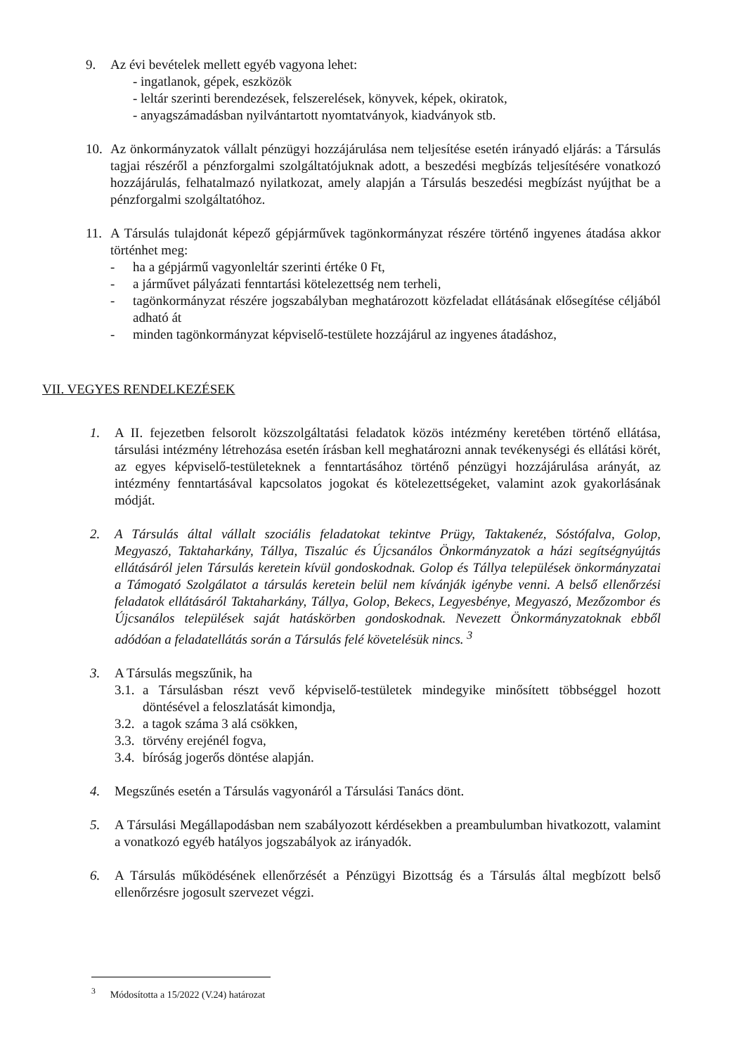9. Az évi bevételek mellett egyéb vagyona lehet:
- ingatlanok, gépek, eszközök
- leltár szerinti berendezések, felszerelések, könyvek, képek, okiratok,
- anyagszámadásban nyilvántartott nyomtatványok, kiadványok stb.
10. Az önkormányzatok vállalt pénzügyi hozzájárulása nem teljesítése esetén irányadó eljárás: a Társulás tagjai részéről a pénzforgalmi szolgáltatójuknak adott, a beszedési megbízás teljesítésére vonatkozó hozzájárulás, felhatalmazó nyilatkozat, amely alapján a Társulás beszedési megbízást nyújthat be a pénzforgalmi szolgáltatóhoz.
11. A Társulás tulajdonát képező gépjárművek tagönkormányzat részére történő ingyenes átadása akkor történhet meg:
- ha a gépjármű vagyonleltár szerinti értéke 0 Ft,
- a járművet pályázati fenntartási kötelezettség nem terheli,
- tagönkormányzat részére jogszabályban meghatározott közfeladat ellátásának elősegítése céljából adható át
- minden tagönkormányzat képviselő-testülete hozzájárul az ingyenes átadáshoz,
VII. VEGYES RENDELKEZÉSEK
1. A II. fejezetben felsorolt közszolgáltatási feladatok közös intézmény keretében történő ellátása, társulási intézmény létrehozása esetén írásban kell meghatározni annak tevékenységi és ellátási körét, az egyes képviselő-testületeknek a fenntartásához történő pénzügyi hozzájárulása arányát, az intézmény fenntartásával kapcsolatos jogokat és kötelezettségeket, valamint azok gyakorlásának módját.
2. A Társulás által vállalt szociális feladatokat tekintve Prügy, Taktakenéz, Sóstófalva, Golop, Megyaszó, Taktaharkány, Tállya, Tiszalúc és Újcsanálos Önkormányzatok a házi segítségnyújtás ellátásáról jelen Társulás keretein kívül gondoskodnak. Golop és Tállya települések önkormányzatai a Támogató Szolgálatot a társulás keretein belül nem kívánják igénybe venni. A belső ellenőrzési feladatok ellátásáról Taktaharkány, Tállya, Golop, Bekecs, Legyesbénye, Megyaszó, Mezőzombor és Újcsanálos települések saját hatáskörben gondoskodnak. Nevezett Önkormányzatoknak ebből adódóan a feladatellátás során a Társulás felé követelésük nincs. <sup>3</sup>
3. A Társulás megszűnik, ha
3.1. a Társulásban részt vevő képviselő-testületek mindegyike minősített többséggel hozott döntésével a feloszlatását kimondja,
3.2. a tagok száma 3 alá csökken,
3.3. törvény erejénél fogva,
3.4. bíróság jogerős döntése alapján.
4. Megszűnés esetén a Társulás vagyonáról a Társulási Tanács dönt.
5. A Társulási Megállapodásban nem szabályozott kérdésekben a preambulumban hivatkozott, valamint a vonatkozó egyéb hatályos jogszabályok az irányadók.
6. A Társulás működésének ellenőrzését a Pénzügyi Bizottság és a Társulás által megbízott belső ellenőrzésre jogosult szervezet végzi.
<sup>3</sup> Módosította a 15/2022 (V.24) határozat